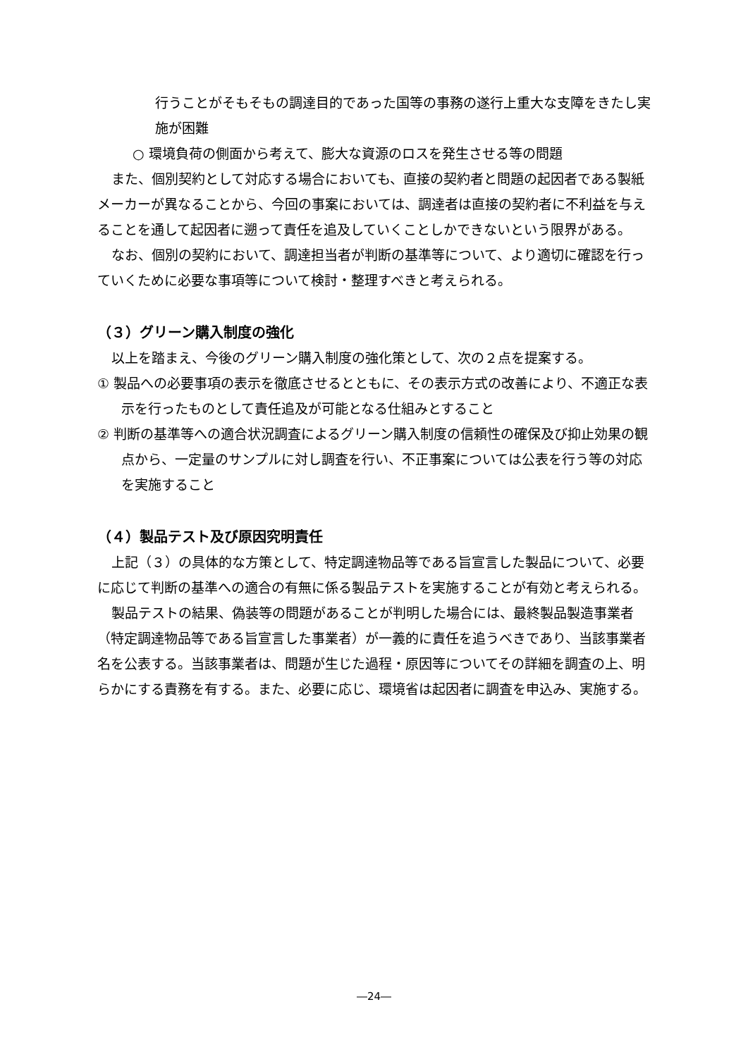行うことがそもそもの調達目的であった国等の事務の遂行上重大な支障をきたし実施が困難
○ 環境負荷の側面から考えて、膨大な資源のロスを発生させる等の問題
また、個別契約として対応する場合においても、直接の契約者と問題の起因者である製紙メーカーが異なることから、今回の事案においては、調達者は直接の契約者に不利益を与えることを通して起因者に遡って責任を追及していくことしかできないという限界がある。
なお、個別の契約において、調達担当者が判断の基準等について、より適切に確認を行っていくために必要な事項等について検討・整理すべきと考えられる。
（３）グリーン購入制度の強化
以上を踏まえ、今後のグリーン購入制度の強化策として、次の２点を提案する。
① 製品への必要事項の表示を徹底させるとともに、その表示方式の改善により、不適正な表示を行ったものとして責任追及が可能となる仕組みとすること
② 判断の基準等への適合状況調査によるグリーン購入制度の信頼性の確保及び抑止効果の観点から、一定量のサンプルに対し調査を行い、不正事案については公表を行う等の対応を実施すること
（４）製品テスト及び原因究明責任
上記（３）の具体的な方策として、特定調達物品等である旨宣言した製品について、必要に応じて判断の基準への適合の有無に係る製品テストを実施することが有効と考えられる。
製品テストの結果、偽装等の問題があることが判明した場合には、最終製品製造事業者（特定調達物品等である旨宣言した事業者）が一義的に責任を追うべきであり、当該事業者名を公表する。当該事業者は、問題が生じた過程・原因等についてその詳細を調査の上、明らかにする責務を有する。また、必要に応じ、環境省は起因者に調査を申込み、実施する。
―24―